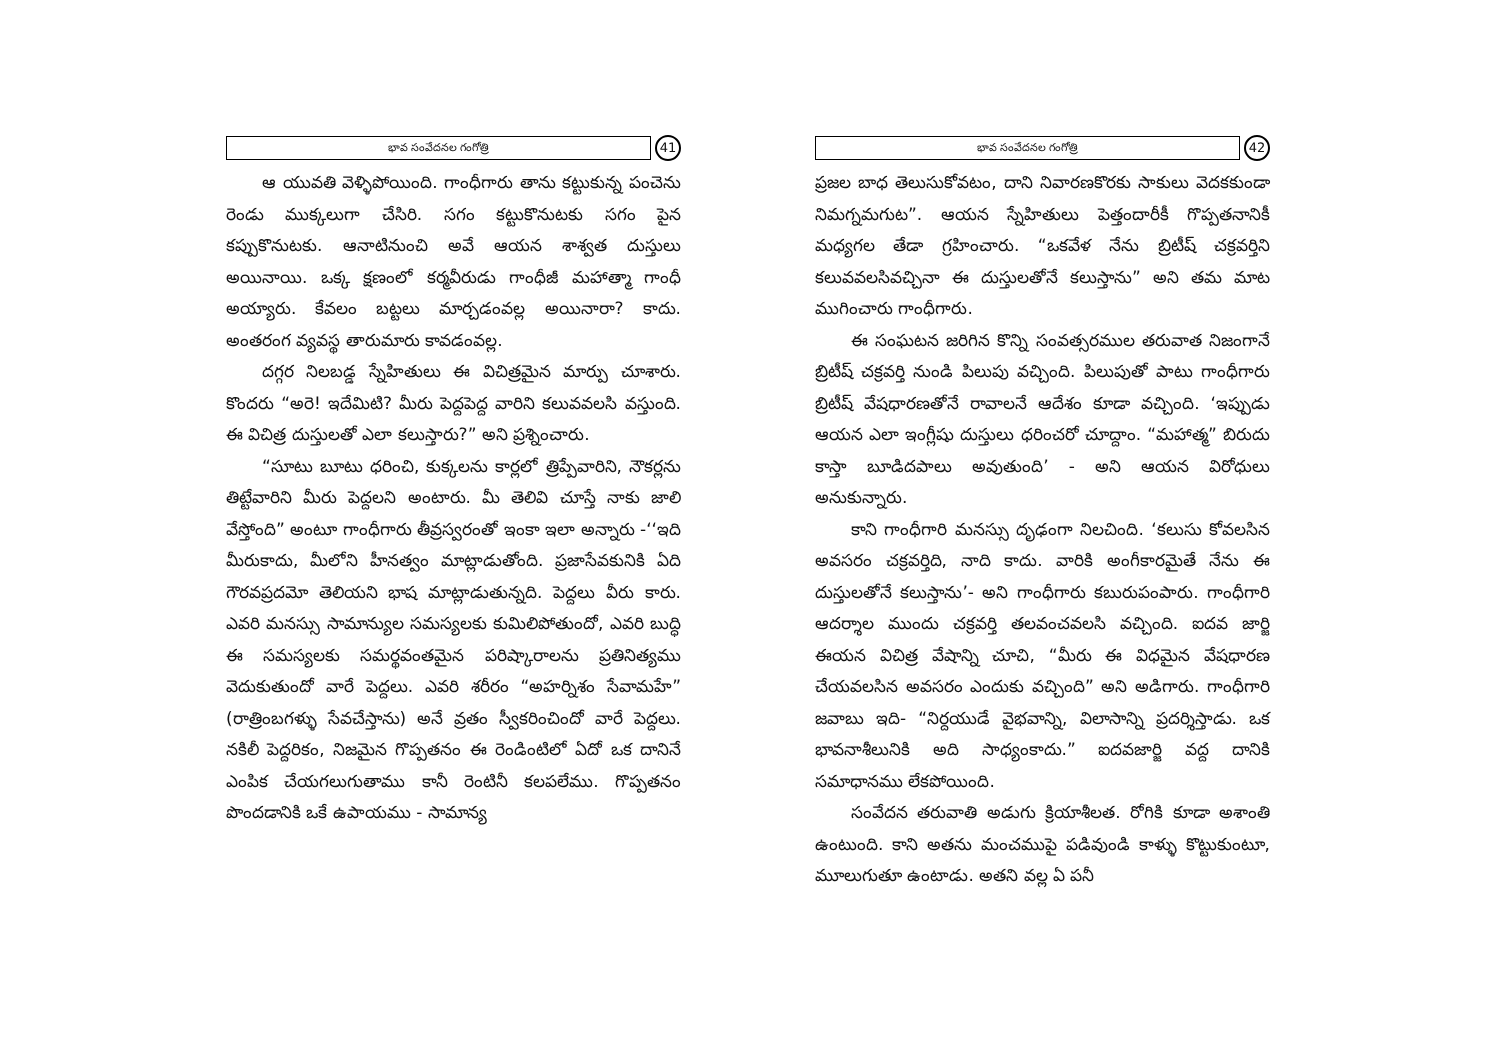భావ సంవేదనల గంగోత్రి
41
ఆ యువతి వెళ్ళిపోయింది. గాంధీగారు తాను కట్టుకున్న పంచెను రెండు ముక్కలుగా చేసిరి. సగం కట్టుకొనుటకు సగం పైన కప్పుకొనుటకు. ఆనాటినుంచి అవే ఆయన శాశ్వత దుస్తులు అయినాయి. ఒక్క క్షణంలో కర్మవీరుడు గాంధీజీ మహాత్మా గాంధీ అయ్యారు. కేవలం బట్టలు మార్చడంవల్ల అయినారా? కాదు. అంతరంగ వ్యవస్థ తారుమారు కావడంవల్ల.
దగ్గర నిలబడ్డ స్నేహితులు ఈ విచిత్రమైన మార్పు చూశారు. కొందరు “అరె! ఇదేమిటి? మీరు పెద్దపెద్ద వారిని కలువవలసి వస్తుంది. ఈ విచిత్ర దుస్తులతో ఎలా కలుస్తారు?” అని ప్రశ్నించారు.
“సూటు బూటు ధరించి, కుక్కలను కార్లలో త్రిప్పేవారిని, నౌకర్లను తిట్టేవారిని మీరు పెద్దలని అంటారు. మీ తెలివి చూస్తే నాకు జాలి వేస్తోంది” అంటూ గాంధీగారు తీవ్రస్వరంతో ఇంకా ఇలా అన్నారు -‘‘ఇది మీరుకాదు, మీలోని హీనత్వం మాట్లాడుతోంది. ప్రజాసేవకునికి ఏది గౌరవప్రదమో తెలియని భాష మాట్లాడుతున్నది. పెద్దలు వీరు కారు. ఎవరి మనస్సు సామాన్యుల సమస్యలకు కుమిలిపోతుందో, ఎవరి బుద్ధి ఈ సమస్యలకు సమర్థవంతమైన పరిష్కారాలను ప్రతినిత్యము వెదుకుతుందో వారే పెద్దలు. ఎవరి శరీరం “అహర్నిశం సేవామహే” (రాత్రింబగళ్ళు సేవచేస్తాను) అనే వ్రతం స్వీకరించిందో వారే పెద్దలు. నకిలీ పెద్దరికం, నిజమైన గొప్పతనం ఈ రెండింటిలో ఏదో ఒక దానినే ఎంపిక చేయగలుగుతాము కానీ రెంటినీ కలపలేము. గొప్పతనం పొందడానికి ఒకే ఉపాయము - సామాన్య
భావ సంవేదనల గంగోత్రి
42
ప్రజల బాధ తెలుసుకోవటం, దాని నివారణకొరకు సాకులు వెదకకుండా నిమగ్నమగుట”. ఆయన స్నేహితులు పెత్తందారీకీ గొప్పతనానికీ మధ్యగల తేడా గ్రహించారు. “ఒకవేళ నేను బ్రిటీష్ చక్రవర్తిని కలువవలసివచ్చినా ఈ దుస్తులతోనే కలుస్తాను” అని తమ మాట ముగించారు గాంధీగారు.
ఈ సంఘటన జరిగిన కొన్ని సంవత్సరముల తరువాత నిజంగానే బ్రిటీష్ చక్రవర్తి నుండి పిలుపు వచ్చింది. పిలుపుతో పాటు గాంధీగారు బ్రిటీష్ వేషధారణతోనే రావాలనే ఆదేశం కూడా వచ్చింది. ‘ఇప్పుడు ఆయన ఎలా ఇంగ్లీషు దుస్తులు ధరించరో చూద్దాం. “మహాత్మ” బిరుదు కాస్తా బూడిదపాలు అవుతుంది’ - అని ఆయన విరోధులు అనుకున్నారు.
కాని గాంధీగారి మనస్సు దృఢంగా నిలచింది. ‘కలుసు కోవలసిన అవసరం చక్రవర్తిది, నాది కాదు. వారికి అంగీకారమైతే నేను ఈ దుస్తులతోనే కలుస్తాను’- అని గాంధీగారు కబురుపంపారు. గాంధీగారి ఆదర్శాల ముందు చక్రవర్తి తలవంచవలసి వచ్చింది. ఐదవ జార్జి ఈయన విచిత్ర వేషాన్ని చూచి, “మీరు ఈ విధమైన వేషధారణ చేయవలసిన అవసరం ఎందుకు వచ్చింది” అని అడిగారు. గాంధీగారి జవాబు ఇది- “నిర్దయుడే వైభవాన్ని, విలాసాన్ని ప్రదర్శిస్తాడు. ఒక భావనాశీలునికి అది సాధ్యంకాదు.” ఐదవజార్జి వద్ద దానికి సమాధానము లేకపోయింది.
సంవేదన తరువాతి అడుగు క్రియాశీలత. రోగికి కూడా అశాంతి ఉంటుంది. కాని అతను మంచముపై పడివుండి కాళ్ళు కొట్టుకుంటూ, మూలుగుతూ ఉంటాడు. అతని వల్ల ఏ పనీ